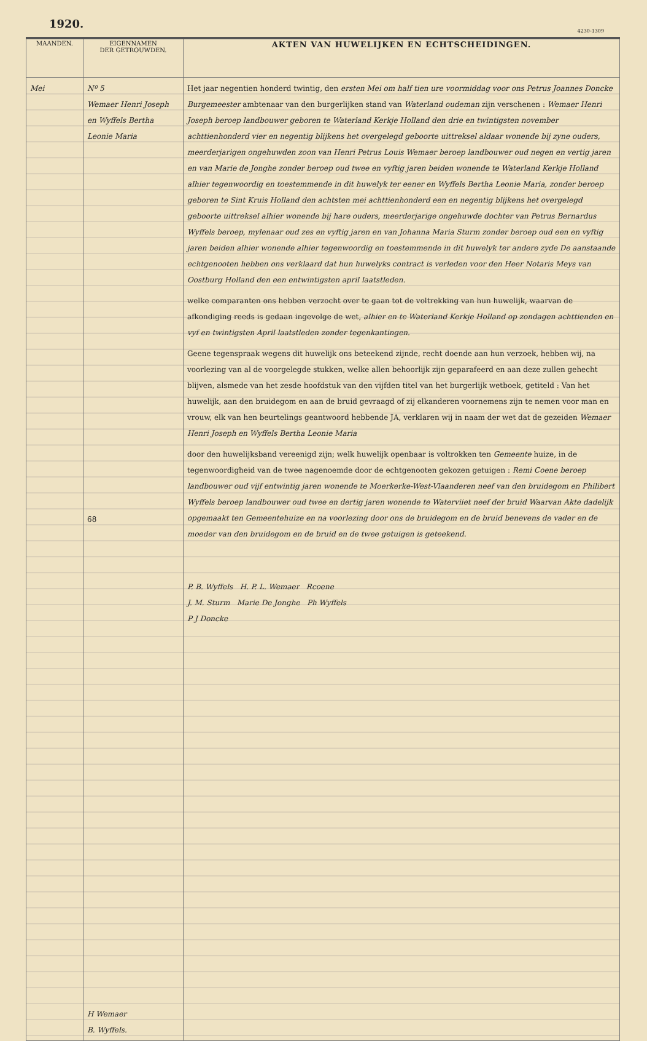1920. 4230-1309
| MAANDEN. | EIGENNAMEN DER GETROUWDEN. | AKTEN VAN HUWELIJKEN EN ECHTSCHEIDINGEN. |
| --- | --- | --- |
| Mei | Nº 5 Wemaer Henri Joseph en Wyffels Bertha Leonie Maria 68 H Wemaer B. Wyffels. | Het jaar negentien honderd twintig, den ersten Mei om half tien ure voormiddag voor ons Petrus Joannes Doncke Burgemeester ambtenaar van den burgerlijken stand van Waterland oudeman zijn verschenen : Wemaer Henri Joseph beroep landbouwer geboren te Waterland Kerkje Holland den drie en twintigsten november achttienhonderd vier en negentig blijkens het overgelegd geboorte uittreksel aldaar wonende bij zyne ouders, meerderjarigen ongehuwden zoon van Henri Petrus Louis Wemaer beroep landbouwer oud negen en vertig jaren en van Marie de Jonghe zonder beroep oud twee en vyftig jaren beiden wonende te Waterland Kerkje Holland alhier tegenwoordig en toestemmende in dit huwelyk ter eener en Wyffels Bertha Leonie Maria, zonder beroep geboren te Sint Kruis Holland den achtsten mei achttienhonderd een en negentig blijkens het overgelegd geboorte uittreksel alhier wonende bij hare ouders, meerderjarige ongehuwde dochter van Petrus Bernardus Wyffels beroep, mylenaar oud zes en vyftig jaren en van Johanna Maria Sturm zonder beroep oud een en vyftig jaren beiden alhier wonende alhier tegenwoordig en toestemmende in dit huwelyk ter andere zyde De aanstaande echtgenooten hebben ons verklaard dat hun huwelyks contract is verleden voor den Heer Notaris Meys van Oostburg Holland den een entwintigsten april laatstleden. welke comparanten ons hebben verzocht over te gaan tot de voltrekking van hun huwelijk, waarvan de afkondiging reeds is gedaan ingevolge de wet, alhier en te Waterland Kerkje Holland op zondagen achttienden en vyf en twintigsten April laatstleden zonder tegenkantingen. Geene tegenspraak wegens dit huwelijk ons beteekend zijnde, recht doende aan hun verzoek, hebben wij, na voorlezing van al de voorgelegde stukken, welke allen behoorlijk zijn geparafeerd en aan deze zullen gehecht blijven, alsmede van het zesde hoofdstuk van den vijfden titel van het burgerlijk wetboek, getiteld : Van het huwelijk, aan den bruidegom en aan de bruid gevraagd of zij elkanderen voornemens zijn te nemen voor man en vrouw, elk van hen beurtelings geantwoord hebbende JA, verklaren wij in naam der wet dat de gezeiden Wemaer Henri Joseph en Wyffels Bertha Leonie Maria door den huwelijksband vereenigd zijn; welk huwelijk openbaar is voltrokken ten Gemeente huize, in de tegenwoordigheid van de twee nagenoemde door de echtgenooten gekozen getuigen : Remi Coene beroep landbouwer oud vijf entwintig jaren wonende te Moerkerke-West-Vlaanderen neef van den bruidegom en Philibert Wyffels beroep landbouwer oud twee en dertig jaren wonende te Waterviiet neef der bruid Waarvan Akte dadelijk opgemaakt ten Gemeentehuize en na voorlezing door ons de bruidegom en de bruid benevens de vader en de moeder van den bruidegom en de bruid en de twee getuigen is geteekend. P. B. Wyffels H. P. L. Wemaer Rcoene J. M. Sturm Marie De Jonghe Ph Wyffels P J Doncke |